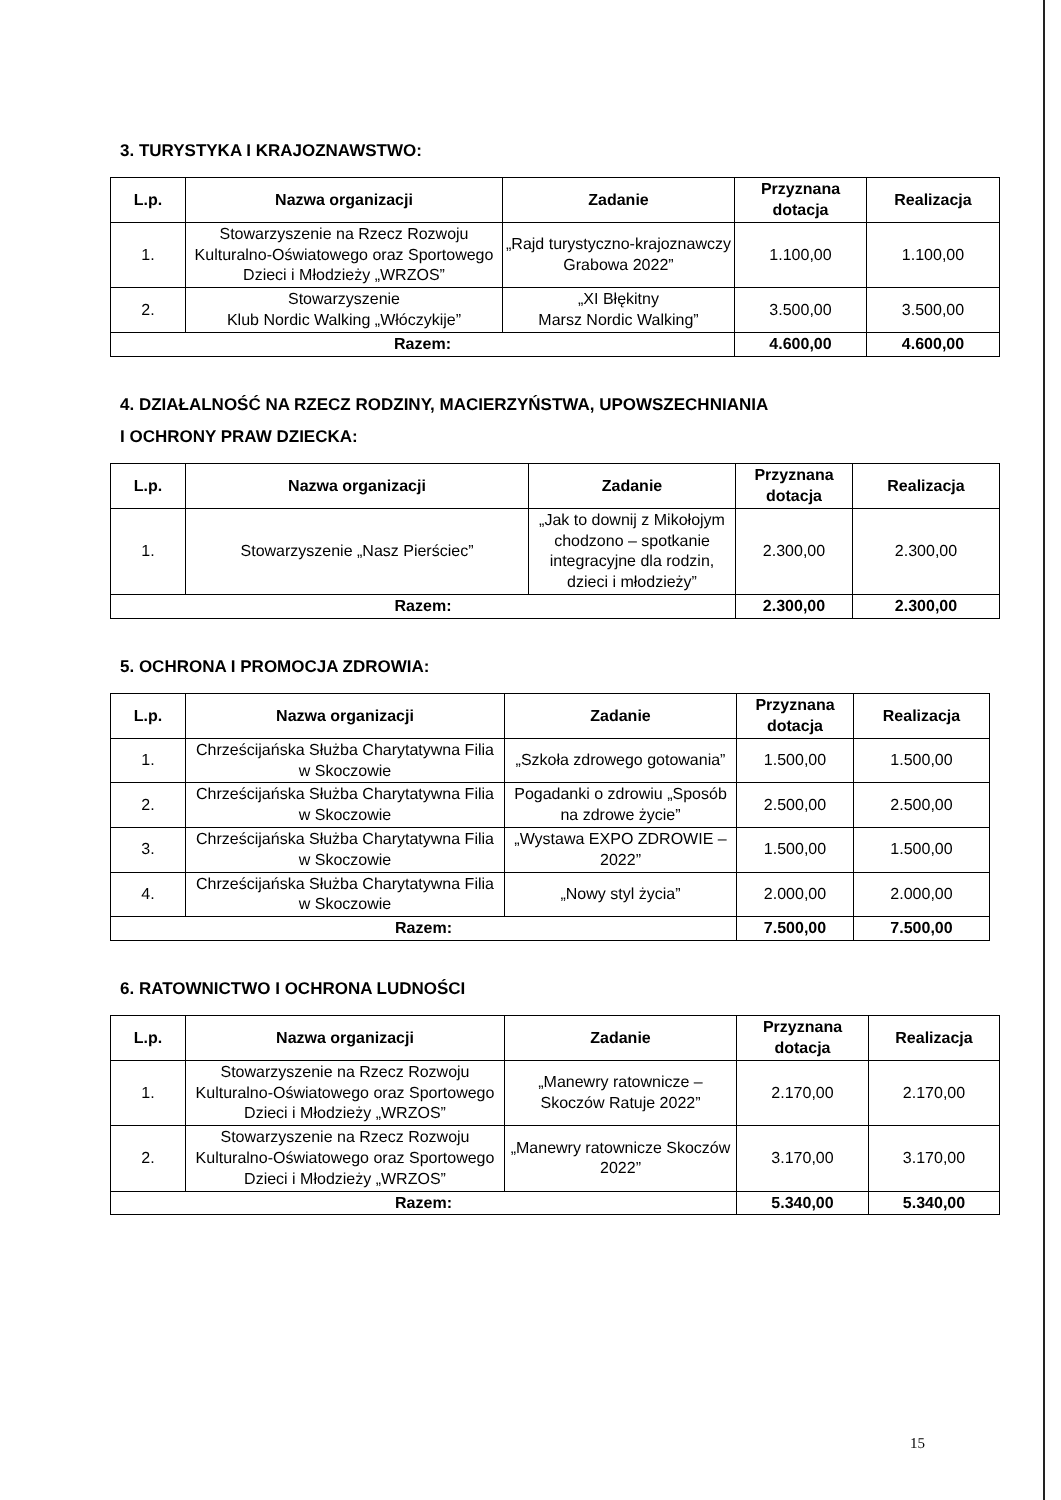3. TURYSTYKA I KRAJOZNAWSTWO:
| L.p. | Nazwa organizacji | Zadanie | Przyznana dotacja | Realizacja |
| --- | --- | --- | --- | --- |
| 1. | Stowarzyszenie na Rzecz Rozwoju Kulturalno-Oświatowego oraz Sportowego Dzieci i Młodzieży „WRZOS” | „Rajd turystyczno-krajoznawczy Grabowa 2022” | 1.100,00 | 1.100,00 |
| 2. | Stowarzyszenie Klub Nordic Walking „Włóczykije” | „XI Błękitny Marsz Nordic Walking” | 3.500,00 | 3.500,00 |
| Razem: | | | 4.600,00 | 4.600,00 |
4. DZIAŁALNOŚĆ NA RZECZ RODZINY, MACIERZYŃSTWA, UPOWSZECHNIANIA
I OCHRONY PRAW DZIECKA:
| L.p. | Nazwa organizacji | Zadanie | Przyznana dotacja | Realizacja |
| --- | --- | --- | --- | --- |
| 1. | Stowarzyszenie „Nasz Pierściec” | „Jak to downij z Mikołojym chodzono – spotkanie integracyjne dla rodzin, dzieci i młodzieży” | 2.300,00 | 2.300,00 |
| Razem: | | | 2.300,00 | 2.300,00 |
5. OCHRONA I PROMOCJA ZDROWIA:
| L.p. | Nazwa organizacji | Zadanie | Przyznana dotacja | Realizacja |
| --- | --- | --- | --- | --- |
| 1. | Chrześcijańska Służba Charytatywna Filia w Skoczowie | „Szkoła zdrowego gotowania” | 1.500,00 | 1.500,00 |
| 2. | Chrześcijańska Służba Charytatywna Filia w Skoczowie | Pogadanki o zdrowiu „Sposób na zdrowe życie” | 2.500,00 | 2.500,00 |
| 3. | Chrześcijańska Służba Charytatywna Filia w Skoczowie | „Wystawa EXPO ZDROWIE – 2022” | 1.500,00 | 1.500,00 |
| 4. | Chrześcijańska Służba Charytatywna Filia w Skoczowie | „Nowy styl życia” | 2.000,00 | 2.000,00 |
| Razem: | | | 7.500,00 | 7.500,00 |
6. RATOWNICTWO I OCHRONA LUDNOŚCI
| L.p. | Nazwa organizacji | Zadanie | Przyznana dotacja | Realizacja |
| --- | --- | --- | --- | --- |
| 1. | Stowarzyszenie na Rzecz Rozwoju Kulturalno-Oświatowego oraz Sportowego Dzieci i Młodzieży „WRZOS” | „Manewry ratownicze – Skoczów Ratuje 2022” | 2.170,00 | 2.170,00 |
| 2. | Stowarzyszenie na Rzecz Rozwoju Kulturalno-Oświatowego oraz Sportowego Dzieci i Młodzieży „WRZOS” | „Manewry ratownicze Skoczów 2022” | 3.170,00 | 3.170,00 |
| Razem: | | | 5.340,00 | 5.340,00 |
15